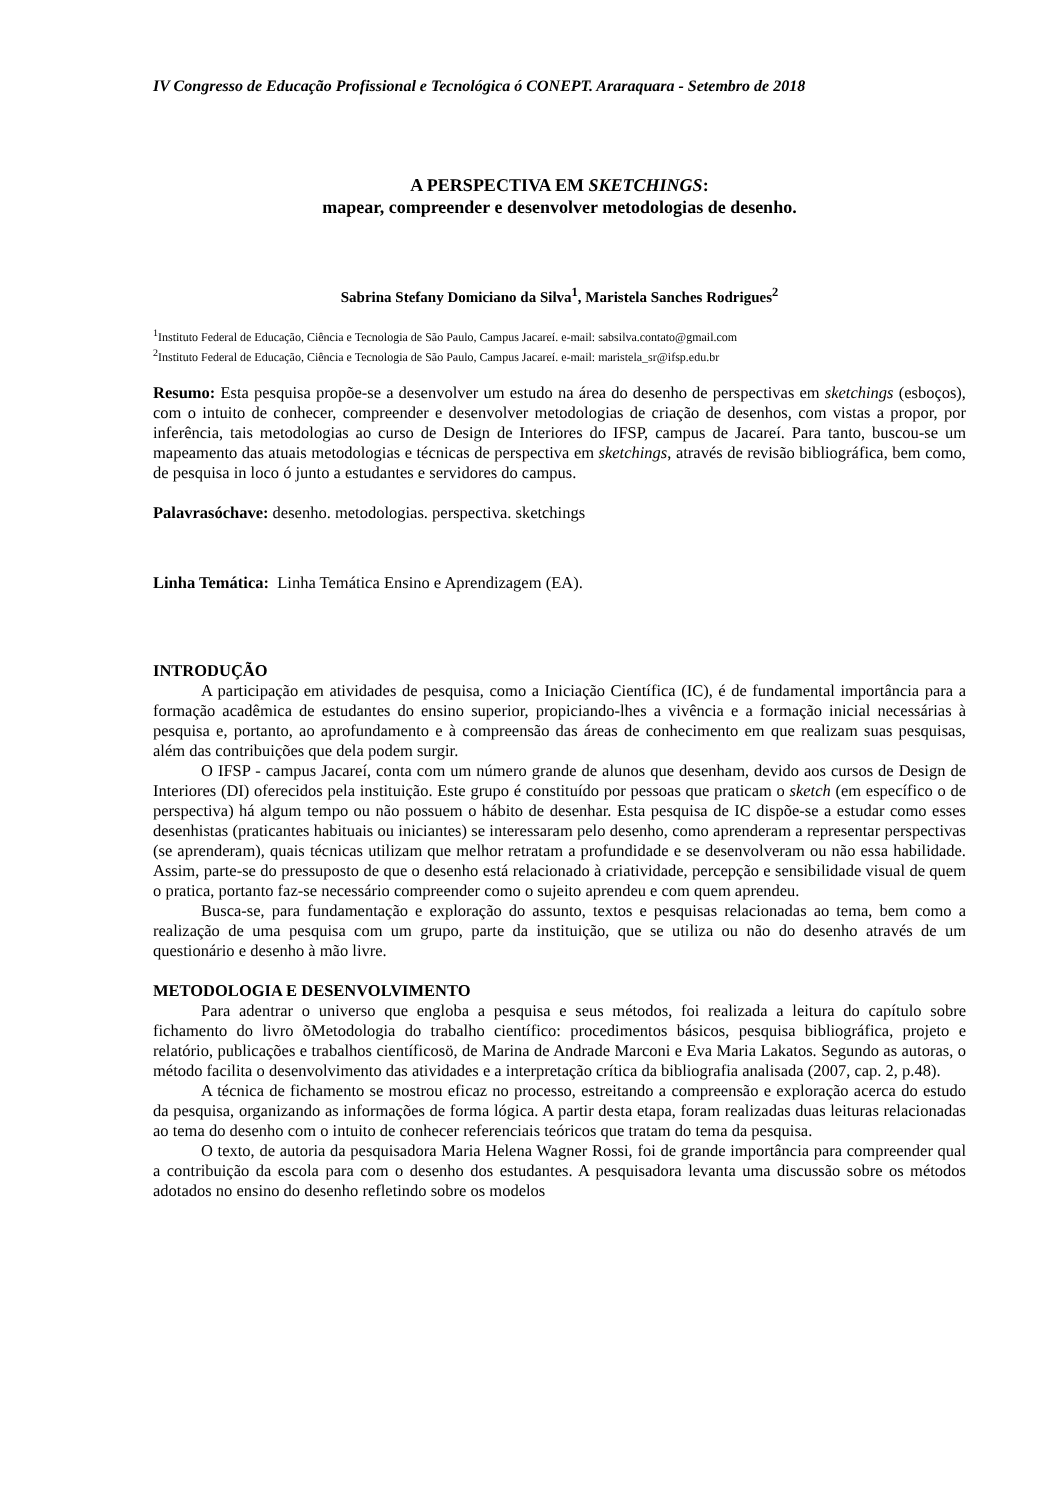IV Congresso de Educação Profissional e Tecnológica ó CONEPT. Araraquara - Setembro de 2018
A PERSPECTIVA EM SKETCHINGS:
mapear, compreender e desenvolver metodologias de desenho.
Sabrina Stefany Domiciano da Silva<sup>1</sup>, Maristela Sanches Rodrigues<sup>2</sup>
<sup>1</sup> Instituto Federal de Educação, Ciência e Tecnologia de São Paulo, Campus Jacareí. e-mail: sabsilva.contato@gmail.com
<sup>2</sup> Instituto Federal de Educação, Ciência e Tecnologia de São Paulo, Campus Jacareí. e-mail: maristela_sr@ifsp.edu.br
Resumo: Esta pesquisa propõe-se a desenvolver um estudo na área do desenho de perspectivas em sketchings (esboços), com o intuito de conhecer, compreender e desenvolver metodologias de criação de desenhos, com vistas a propor, por inferência, tais metodologias ao curso de Design de Interiores do IFSP, campus de Jacareí. Para tanto, buscou-se um mapeamento das atuais metodologias e técnicas de perspectiva em sketchings, através de revisão bibliográfica, bem como, de pesquisa in loco ó junto a estudantes e servidores do campus.
Palavrasóchave: desenho. metodologias. perspectiva. sketchings
Linha Temática: Linha Temática Ensino e Aprendizagem (EA).
INTRODUÇÃO
A participação em atividades de pesquisa, como a Iniciação Científica (IC), é de fundamental importância para a formação acadêmica de estudantes do ensino superior, propiciando-lhes a vivência e a formação inicial necessárias à pesquisa e, portanto, ao aprofundamento e à compreensão das áreas de conhecimento em que realizam suas pesquisas, além das contribuições que dela podem surgir.
O IFSP - campus Jacareí, conta com um número grande de alunos que desenham, devido aos cursos de Design de Interiores (DI) oferecidos pela instituição. Este grupo é constituído por pessoas que praticam o sketch (em específico o de perspectiva) há algum tempo ou não possuem o hábito de desenhar. Esta pesquisa de IC dispõe-se a estudar como esses desenhistas (praticantes habituais ou iniciantes) se interessaram pelo desenho, como aprenderam a representar perspectivas (se aprenderam), quais técnicas utilizam que melhor retratam a profundidade e se desenvolveram ou não essa habilidade. Assim, parte-se do pressuposto de que o desenho está relacionado à criatividade, percepção e sensibilidade visual de quem o pratica, portanto faz-se necessário compreender como o sujeito aprendeu e com quem aprendeu.
Busca-se, para fundamentação e exploração do assunto, textos e pesquisas relacionadas ao tema, bem como a realização de uma pesquisa com um grupo, parte da instituição, que se utiliza ou não do desenho através de um questionário e desenho à mão livre.
METODOLOGIA E DESENVOLVIMENTO
Para adentrar o universo que engloba a pesquisa e seus métodos, foi realizada a leitura do capítulo sobre fichamento do livro õMetodologia do trabalho científico: procedimentos básicos, pesquisa bibliográfica, projeto e relatório, publicações e trabalhos científicosö, de Marina de Andrade Marconi e Eva Maria Lakatos. Segundo as autoras, o método facilita o desenvolvimento das atividades e a interpretação crítica da bibliografia analisada (2007, cap. 2, p.48).
A técnica de fichamento se mostrou eficaz no processo, estreitando a compreensão e exploração acerca do estudo da pesquisa, organizando as informações de forma lógica. A partir desta etapa, foram realizadas duas leituras relacionadas ao tema do desenho com o intuito de conhecer referenciais teóricos que tratam do tema da pesquisa.
O texto, de autoria da pesquisadora Maria Helena Wagner Rossi, foi de grande importância para compreender qual a contribuição da escola para com o desenho dos estudantes. A pesquisadora levanta uma discussão sobre os métodos adotados no ensino do desenho refletindo sobre os modelos